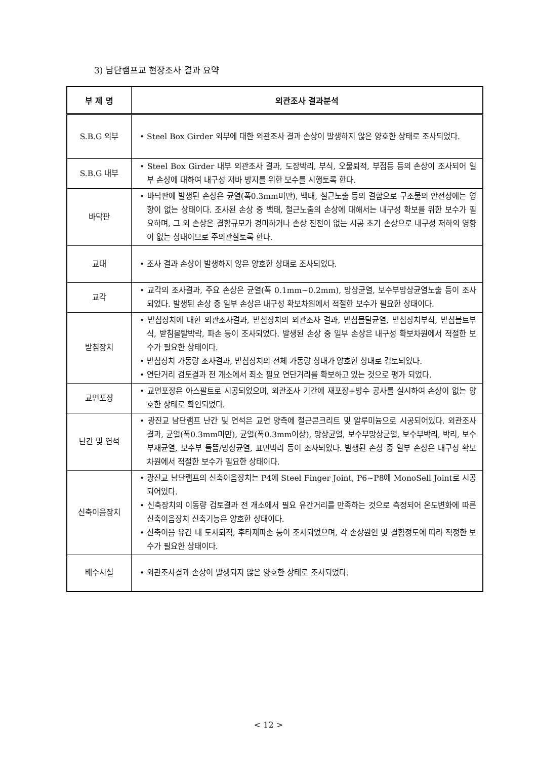3) 남단램프교 현장조사 결과 요약
| 부 제 명 | 외관조사 결과분석 |
| --- | --- |
| S.B.G 외부 | • Steel Box Girder 외부에 대한 외관조사 결과 손상이 발생하지 않은 양호한 상태로 조사되었다. |
| S.B.G 내부 | • Steel Box Girder 내부 외관조사 결과, 도장박리, 부식, 오물퇴적, 부점등 등의 손상이 조사되어 일부 손상에 대하여 내구성 저바 방지를 위한 보수를 시행토록 한다. |
| 바닥판 | • 바닥판에 발생된 손상은 균열(폭0.3mm미만), 백태, 철근노출 등의 결함으로 구조물의 안전성에는 영향이 없는 상태이다. 조사된 손상 중 백태, 철근노출의 손상에 대해서는 내구성 확보를 위한 보수가 필요하며, 그 외 손상은 결함규모가 경미하거나 손상 진전이 없는 시공 초기 손상으로 내구성 저하의 영향이 없는 상태이므로 주의관찰토록 한다. |
| 교대 | • 조사 결과 손상이 발생하지 않은 양호한 상태로 조사되었다. |
| 교각 | • 교각의 조사결과, 주요 손상은 균열(폭 0.1mm~0.2mm), 망상균열, 보수부망상균열노출 등이 조사되었다. 발생된 손상 중 일부 손상은 내구성 확보차원에서 적절한 보수가 필요한 상태이다. |
| 받침장치 | • 받침장치에 대한 외관조사결과, 받침장치의 외관조사 결과, 받침몰탈균열, 받침장치부식, 받침볼트부식, 받침몰탈박락, 파손 등이 조사되었다. 발생된 손상 중 일부 손상은 내구성 확보차원에서 적절한 보수가 필요한 상태이다. • 받침장치 가동량 조사결과, 받침장치의 전체 가동량 상태가 양호한 상태로 검토되었다. • 연단거리 검토결과 전 개소에서 최소 필요 연단거리를 확보하고 있는 것으로 평가 되었다. |
| 교면포장 | • 교면포장은 아스팔트로 시공되었으며, 외관조사 기간에 재포장+방수 공사를 실시하여 손상이 없는 양호한 상태로 확인되었다. |
| 난간 및 연석 | • 광진교 남단램프 난간 및 연석은 교면 양측에 철근콘크리트 및 알루미늄으로 시공되어있다. 외관조사 결과, 균열(폭0.3mm미만), 균열(폭0.3mm이상), 망상균열, 보수부망상균열, 보수부박리, 박리, 보수부재균열, 보수부 들뜸/망상균열, 표면박리 등이 조사되었다. 발생된 손상 중 일부 손상은 내구성 확보차원에서 적절한 보수가 필요한 상태이다. |
| 신축이음장치 | • 광진교 남단램프의 신축이음장치는 P4에 Steel Finger Joint, P6~P8에 MonoSell Joint로 시공되어있다. • 신축장치의 이동량 검토결과 전 개소에서 필요 유간거리를 만족하는 것으로 측정되어 온도변화에 따른 신축이음장치 신축기능은 양호한 상태이다. • 신축이음 유간 내 토사퇴적, 후타재파손 등이 조사되었으며, 각 손상원인 및 결함정도에 따라 적정한 보수가 필요한 상태이다. |
| 배수시설 | • 외관조사결과 손상이 발생되지 않은 양호한 상태로 조사되었다. |
< 12 >